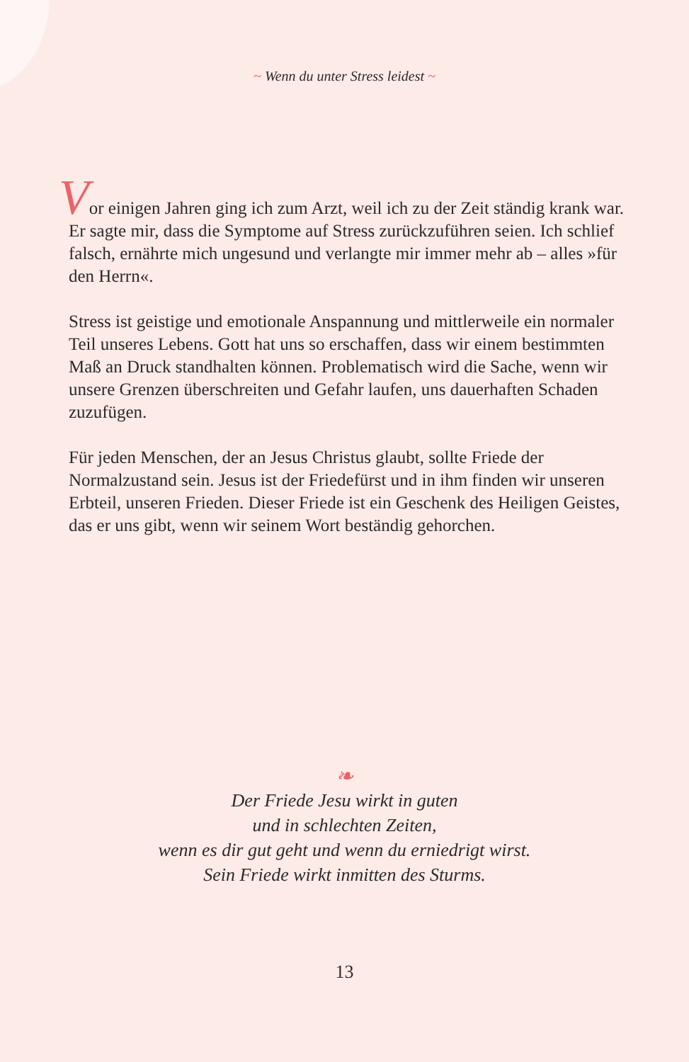~ Wenn du unter Stress leidest ~
Vor einigen Jahren ging ich zum Arzt, weil ich zu der Zeit ständig krank war. Er sagte mir, dass die Symptome auf Stress zurück­zuführen seien. Ich schlief falsch, ernährte mich ungesund und verlangte mir immer mehr ab – alles »für den Herrn«.
Stress ist geistige und emotionale Anspannung und mittlerweile ein normaler Teil unseres Lebens. Gott hat uns so erschaffen, dass wir einem bestimmten Maß an Druck standhalten können. Prob­lematisch wird die Sache, wenn wir unsere Grenzen überschreiten und Gefahr laufen, uns dauerhaften Schaden zuzufügen.
Für jeden Menschen, der an Jesus Christus glaubt, sollte Friede der Normalzustand sein. Jesus ist der Friedefürst und in ihm finden wir unseren Erbteil, unseren Frieden. Dieser Friede ist ein Geschenk des Heiligen Geistes, das er uns gibt, wenn wir seinem Wort beständig gehorchen.
❧
Der Friede Jesu wirkt in guten
und in schlechten Zeiten,
wenn es dir gut geht und wenn du erniedrigt wirst.
Sein Friede wirkt inmitten des Sturms.
13